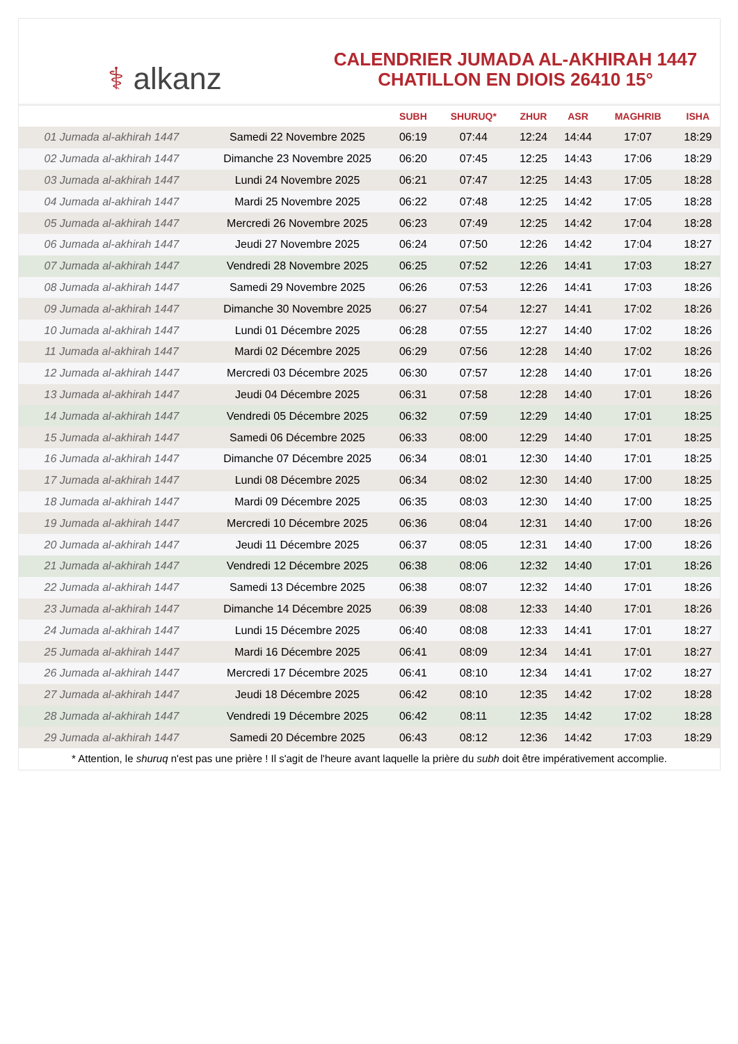⚕ alkanz
CALENDRIER JUMADA AL-AKHIRAH 1447
CHATILLON EN DIOIS 26410 15°
| | | SUBH | SHURUQ* | ZHUR | ASR | MAGHRIB | ISHA |
| --- | --- | --- | --- | --- | --- | --- | --- |
| 01 Jumada al-akhirah 1447 | Samedi 22 Novembre 2025 | 06:19 | 07:44 | 12:24 | 14:44 | 17:07 | 18:29 |
| 02 Jumada al-akhirah 1447 | Dimanche 23 Novembre 2025 | 06:20 | 07:45 | 12:25 | 14:43 | 17:06 | 18:29 |
| 03 Jumada al-akhirah 1447 | Lundi 24 Novembre 2025 | 06:21 | 07:47 | 12:25 | 14:43 | 17:05 | 18:28 |
| 04 Jumada al-akhirah 1447 | Mardi 25 Novembre 2025 | 06:22 | 07:48 | 12:25 | 14:42 | 17:05 | 18:28 |
| 05 Jumada al-akhirah 1447 | Mercredi 26 Novembre 2025 | 06:23 | 07:49 | 12:25 | 14:42 | 17:04 | 18:28 |
| 06 Jumada al-akhirah 1447 | Jeudi 27 Novembre 2025 | 06:24 | 07:50 | 12:26 | 14:42 | 17:04 | 18:27 |
| 07 Jumada al-akhirah 1447 | Vendredi 28 Novembre 2025 | 06:25 | 07:52 | 12:26 | 14:41 | 17:03 | 18:27 |
| 08 Jumada al-akhirah 1447 | Samedi 29 Novembre 2025 | 06:26 | 07:53 | 12:26 | 14:41 | 17:03 | 18:26 |
| 09 Jumada al-akhirah 1447 | Dimanche 30 Novembre 2025 | 06:27 | 07:54 | 12:27 | 14:41 | 17:02 | 18:26 |
| 10 Jumada al-akhirah 1447 | Lundi 01 Décembre 2025 | 06:28 | 07:55 | 12:27 | 14:40 | 17:02 | 18:26 |
| 11 Jumada al-akhirah 1447 | Mardi 02 Décembre 2025 | 06:29 | 07:56 | 12:28 | 14:40 | 17:02 | 18:26 |
| 12 Jumada al-akhirah 1447 | Mercredi 03 Décembre 2025 | 06:30 | 07:57 | 12:28 | 14:40 | 17:01 | 18:26 |
| 13 Jumada al-akhirah 1447 | Jeudi 04 Décembre 2025 | 06:31 | 07:58 | 12:28 | 14:40 | 17:01 | 18:26 |
| 14 Jumada al-akhirah 1447 | Vendredi 05 Décembre 2025 | 06:32 | 07:59 | 12:29 | 14:40 | 17:01 | 18:25 |
| 15 Jumada al-akhirah 1447 | Samedi 06 Décembre 2025 | 06:33 | 08:00 | 12:29 | 14:40 | 17:01 | 18:25 |
| 16 Jumada al-akhirah 1447 | Dimanche 07 Décembre 2025 | 06:34 | 08:01 | 12:30 | 14:40 | 17:01 | 18:25 |
| 17 Jumada al-akhirah 1447 | Lundi 08 Décembre 2025 | 06:34 | 08:02 | 12:30 | 14:40 | 17:00 | 18:25 |
| 18 Jumada al-akhirah 1447 | Mardi 09 Décembre 2025 | 06:35 | 08:03 | 12:30 | 14:40 | 17:00 | 18:25 |
| 19 Jumada al-akhirah 1447 | Mercredi 10 Décembre 2025 | 06:36 | 08:04 | 12:31 | 14:40 | 17:00 | 18:26 |
| 20 Jumada al-akhirah 1447 | Jeudi 11 Décembre 2025 | 06:37 | 08:05 | 12:31 | 14:40 | 17:00 | 18:26 |
| 21 Jumada al-akhirah 1447 | Vendredi 12 Décembre 2025 | 06:38 | 08:06 | 12:32 | 14:40 | 17:01 | 18:26 |
| 22 Jumada al-akhirah 1447 | Samedi 13 Décembre 2025 | 06:38 | 08:07 | 12:32 | 14:40 | 17:01 | 18:26 |
| 23 Jumada al-akhirah 1447 | Dimanche 14 Décembre 2025 | 06:39 | 08:08 | 12:33 | 14:40 | 17:01 | 18:26 |
| 24 Jumada al-akhirah 1447 | Lundi 15 Décembre 2025 | 06:40 | 08:08 | 12:33 | 14:41 | 17:01 | 18:27 |
| 25 Jumada al-akhirah 1447 | Mardi 16 Décembre 2025 | 06:41 | 08:09 | 12:34 | 14:41 | 17:01 | 18:27 |
| 26 Jumada al-akhirah 1447 | Mercredi 17 Décembre 2025 | 06:41 | 08:10 | 12:34 | 14:41 | 17:02 | 18:27 |
| 27 Jumada al-akhirah 1447 | Jeudi 18 Décembre 2025 | 06:42 | 08:10 | 12:35 | 14:42 | 17:02 | 18:28 |
| 28 Jumada al-akhirah 1447 | Vendredi 19 Décembre 2025 | 06:42 | 08:11 | 12:35 | 14:42 | 17:02 | 18:28 |
| 29 Jumada al-akhirah 1447 | Samedi 20 Décembre 2025 | 06:43 | 08:12 | 12:36 | 14:42 | 17:03 | 18:29 |
* Attention, le shuruq n'est pas une prière ! Il s'agit de l'heure avant laquelle la prière du subh doit être impérativement accomplie.